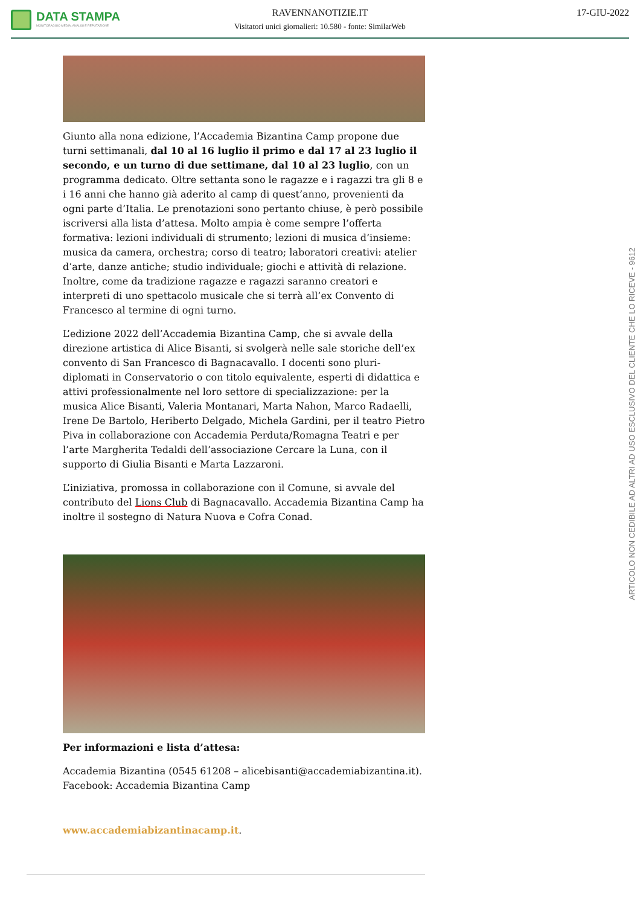DATA STAMPA
MONITORAGGIO MEDIA, ANALISI E REPUTAZIONE
RAVENNANOTIZIE.IT
Visitatori unici giornalieri: 10.580 - fonte: SimilarWeb
17-GIU-2022
Giunto alla nona edizione, l’Accademia Bizantina Camp propone due turni settimanali, dal 10 al 16 luglio il primo e dal 17 al 23 luglio il secondo, e un turno di due settimane, dal 10 al 23 luglio, con un programma dedicato. Oltre settanta sono le ragazze e i ragazzi tra gli 8 e i 16 anni che hanno già aderito al camp di quest’anno, provenienti da ogni parte d’Italia. Le prenotazioni sono pertanto chiuse, è però possibile iscriversi alla lista d’attesa. Molto ampia è come sempre l’offerta formativa: lezioni individuali di strumento; lezioni di musica d’insieme: musica da camera, orchestra; corso di teatro; laboratori creativi: atelier d’arte, danze antiche; studio individuale; giochi e attività di relazione. Inoltre, come da tradizione ragazze e ragazzi saranno creatori e interpreti di uno spettacolo musicale che si terrà all’ex Convento di Francesco al termine di ogni turno.
L’edizione 2022 dell’Accademia Bizantina Camp, che si avvale della direzione artistica di Alice Bisanti, si svolgerà nelle sale storiche dell’ex convento di San Francesco di Bagnacavallo. I docenti sono pluri-diplomati in Conservatorio o con titolo equivalente, esperti di didattica e attivi professionalmente nel loro settore di specializzazione: per la musica Alice Bisanti, Valeria Montanari, Marta Nahon, Marco Radaelli, Irene De Bartolo, Heriberto Delgado, Michela Gardini, per il teatro Pietro Piva in collaborazione con Accademia Perduta/Romagna Teatri e per l’arte Margherita Tedaldi dell’associazione Cercare la Luna, con il supporto di Giulia Bisanti e Marta Lazzaroni.
L’iniziativa, promossa in collaborazione con il Comune, si avvale del contributo del Lions Club di Bagnacavallo. Accademia Bizantina Camp ha inoltre il sostegno di Natura Nuova e Cofra Conad.
Per informazioni e lista d’attesa:
Accademia Bizantina (0545 61208 – alicebisanti@accademiabizantina.it).
Facebook: Accademia Bizantina Camp
www.accademiabizantinacamp.it.
ARTICOLO NON CEDIBILE AD ALTRI AD USO ESCLUSIVO DEL CLIENTE CHE LO RICEVE - 9612